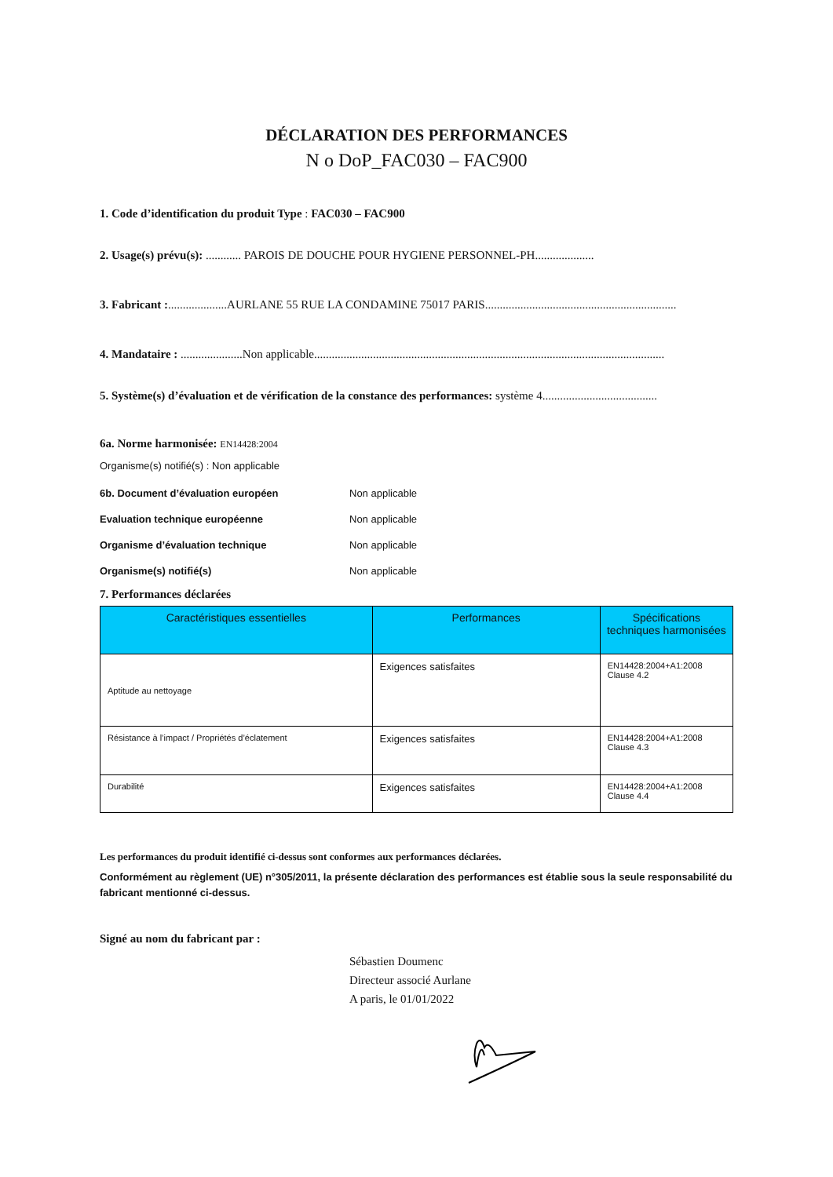DÉCLARATION DES PERFORMANCES
N o DoP_FAC030 – FAC900
1. Code d’identification du produit Type : FAC030 – FAC900
2. Usage(s) prévu(s): ............ PAROIS DE DOUCHE POUR HYGIENE PERSONNEL-PH....................
3. Fabricant :....................AURLANE 55 RUE LA CONDAMINE 75017 PARIS.................................................................
4. Mandataire : .....................Non applicable.......................................................................................................................
5. Système(s) d’évaluation et de vérification de la constance des performances: système 4.......................................
6a. Norme harmonisée: EN14428:2004
Organisme(s) notifié(s) : Non applicable
6b. Document d’évaluation européen Non applicable
Evaluation technique européenne Non applicable
Organisme d’évaluation technique Non applicable
Organisme(s) notifié(s) Non applicable
7. Performances déclarées
| Caractéristiques essentielles | Performances | Spécifications techniques harmonisées |
| --- | --- | --- |
| Aptitude au nettoyage | Exigences satisfaites | EN14428:2004+A1:2008 Clause 4.2 |
| Résistance à l’impact / Propriétés d’éclatement | Exigences satisfaites | EN14428:2004+A1:2008 Clause 4.3 |
| Durabilité | Exigences satisfaites | EN14428:2004+A1:2008 Clause 4.4 |
Les performances du produit identifié ci-dessus sont conformes aux performances déclarées.
Conformément au règlement (UE) n°305/2011, la présente déclaration des performances est établie sous la seule responsabilité du fabricant mentionné ci-dessus.
Signé au nom du fabricant par :
Sébastien Doumenc
Directeur associé Aurlane
A paris, le 01/01/2022